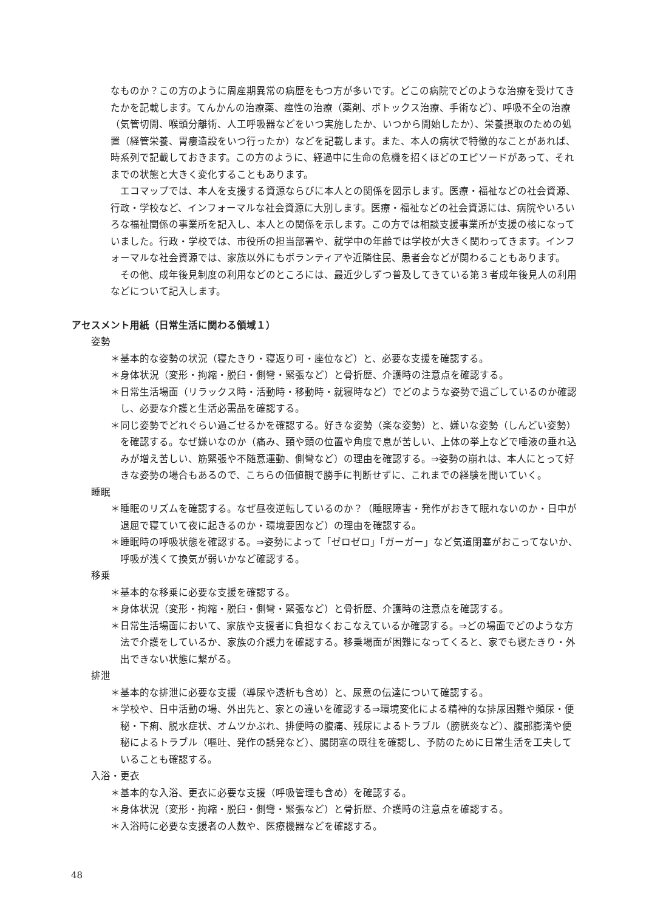なものか？この方のように周産期異常の病歴をもつ方が多いです。どこの病院でどのような治療を受けてきたかを記載します。てんかんの治療薬、痙性の治療（薬剤、ボトックス治療、手術など）、呼吸不全の治療（気管切開、喉頭分離術、人工呼吸器などをいつ実施したか、いつから開始したか）、栄養摂取のための処置（経管栄養、胃瘻造設をいつ行ったか）などを記載します。また、本人の病状で特徴的なことがあれば、時系列で記載しておきます。この方のように、経過中に生命の危機を招くほどのエピソードがあって、それまでの状態と大きく変化することもあります。
エコマップでは、本人を支援する資源ならびに本人との関係を図示します。医療・福祉などの社会資源、行政・学校など、インフォーマルな社会資源に大別します。医療・福祉などの社会資源には、病院やいろいろな福祉関係の事業所を記入し、本人との関係を示します。この方では相談支援事業所が支援の核になっていました。行政・学校では、市役所の担当部署や、就学中の年齢では学校が大きく関わってきます。インフォーマルな社会資源では、家族以外にもボランティアや近隣住民、患者会などが関わることもあります。
その他、成年後見制度の利用などのところには、最近少しずつ普及してきている第３者成年後見人の利用などについて記入します。
アセスメント用紙（日常生活に関わる領域１）
姿勢
＊基本的な姿勢の状況（寝たきり・寝返り可・座位など）と、必要な支援を確認する。
＊身体状況（変形・拘縮・脱臼・側彎・緊張など）と骨折歴、介護時の注意点を確認する。
＊日常生活場面（リラックス時・活動時・移動時・就寝時など）でどのような姿勢で過ごしているのか確認し、必要な介護と生活必需品を確認する。
＊同じ姿勢でどれぐらい過ごせるかを確認する。好きな姿勢（楽な姿勢）と、嫌いな姿勢（しんどい姿勢）を確認する。なぜ嫌いなのか（痛み、頸や頭の位置や角度で息が苦しい、上体の挙上などで唾液の垂れ込みが増え苦しい、筋緊張や不随意運動、側彎など）の理由を確認する。⇒姿勢の崩れは、本人にとって好きな姿勢の場合もあるので、こちらの価値観で勝手に判断せずに、これまでの経験を聞いていく。
睡眠
＊睡眠のリズムを確認する。なぜ昼夜逆転しているのか？（睡眠障害・発作がおきて眠れないのか・日中が退屈で寝ていて夜に起きるのか・環境要因など）の理由を確認する。
＊睡眠時の呼吸状態を確認する。⇒姿勢によって「ゼロゼロ」「ガーガー」など気道閉塞がおこってないか、呼吸が浅くて換気が弱いかなど確認する。
移乗
＊基本的な移乗に必要な支援を確認する。
＊身体状況（変形・拘縮・脱臼・側彎・緊張など）と骨折歴、介護時の注意点を確認する。
＊日常生活場面において、家族や支援者に負担なくおこなえているか確認する。⇒どの場面でどのような方法で介護をしているか、家族の介護力を確認する。移乗場面が困難になってくると、家でも寝たきり・外出できない状態に繋がる。
排泄
＊基本的な排泄に必要な支援（導尿や透析も含め）と、尿意の伝達について確認する。
＊学校や、日中活動の場、外出先と、家との違いを確認する⇒環境変化による精神的な排尿困難や頻尿・便秘・下痢、脱水症状、オムツかぶれ、排便時の腹痛、残尿によるトラブル（膀胱炎など）、腹部膨満や便秘によるトラブル（嘔吐、発作の誘発など）、腸閉塞の既往を確認し、予防のために日常生活を工夫していることも確認する。
入浴・更衣
＊基本的な入浴、更衣に必要な支援（呼吸管理も含め）を確認する。
＊身体状況（変形・拘縮・脱臼・側彎・緊張など）と骨折歴、介護時の注意点を確認する。
＊入浴時に必要な支援者の人数や、医療機器などを確認する。
48